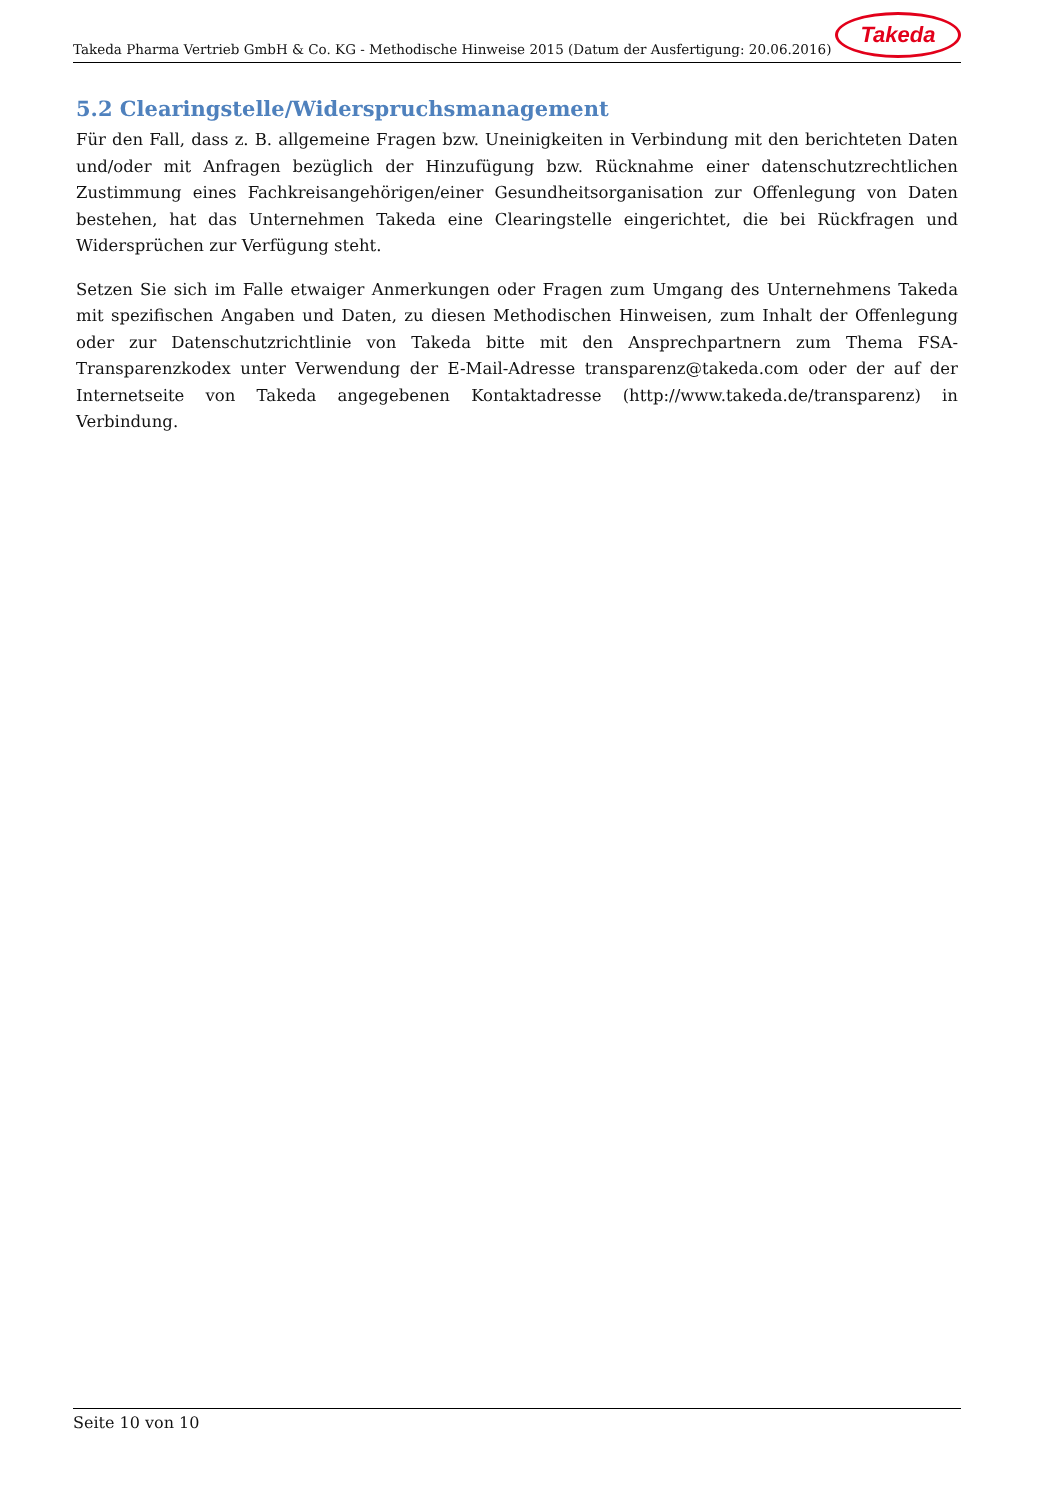Takeda Pharma Vertrieb GmbH & Co. KG - Methodische Hinweise 2015 (Datum der Ausfertigung: 20.06.2016)
Takeda
5.2 Clearingstelle/Widerspruchsmanagement
Für den Fall, dass z. B. allgemeine Fragen bzw. Uneinigkeiten in Verbindung mit den berichteten Daten und/oder mit Anfragen bezüglich der Hinzufügung bzw. Rücknahme einer datenschutzrechtlichen Zustimmung eines Fachkreisangehörigen/einer Gesundheitsorganisation zur Offenlegung von Daten bestehen, hat das Unternehmen Takeda eine Clearingstelle eingerichtet, die bei Rückfragen und Widersprüchen zur Verfügung steht.
Setzen Sie sich im Falle etwaiger Anmerkungen oder Fragen zum Umgang des Unternehmens Takeda mit spezifischen Angaben und Daten, zu diesen Methodischen Hinweisen, zum Inhalt der Offenlegung oder zur Datenschutzrichtlinie von Takeda bitte mit den Ansprechpartnern zum Thema FSA-Transparenzkodex unter Verwendung der E-Mail-Adresse transparenz@takeda.com oder der auf der Internetseite von Takeda angegebenen Kontaktadresse (http://www.takeda.de/transparenz) in Verbindung.
Seite 10 von 10